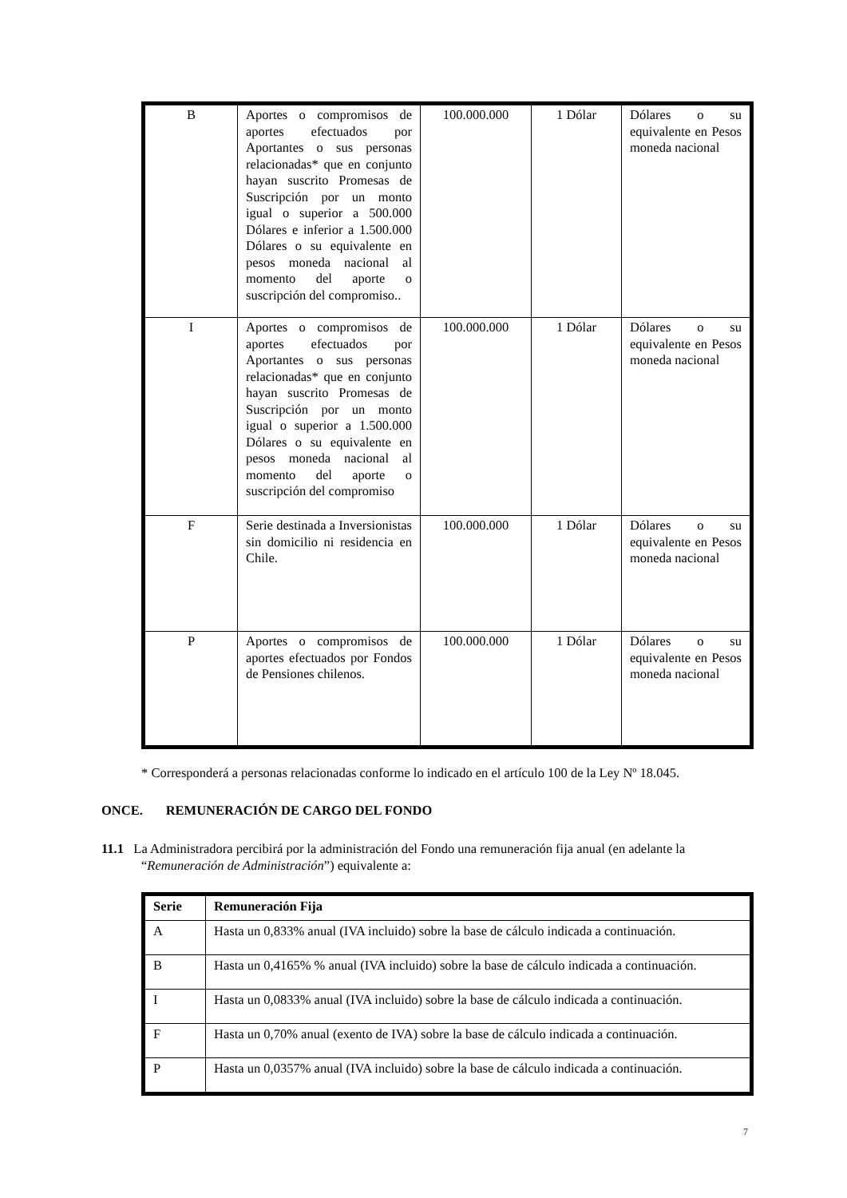| B | Aportes o compromisos de aportes efectuados por Aportantes o sus personas relacionadas* que en conjunto hayan suscrito Promesas de Suscripción por un monto igual o superior a 500.000 Dólares e inferior a 1.500.000 Dólares o su equivalente en pesos moneda nacional al momento del aporte o suscripción del compromiso.. | 100.000.000 | 1 Dólar | Dólares o su equivalente en Pesos moneda nacional |
| I | Aportes o compromisos de aportes efectuados por Aportantes o sus personas relacionadas* que en conjunto hayan suscrito Promesas de Suscripción por un monto igual o superior a 1.500.000 Dólares o su equivalente en pesos moneda nacional al momento del aporte o suscripción del compromiso | 100.000.000 | 1 Dólar | Dólares o su equivalente en Pesos moneda nacional |
| F | Serie destinada a Inversionistas sin domicilio ni residencia en Chile. | 100.000.000 | 1 Dólar | Dólares o su equivalente en Pesos moneda nacional |
| P | Aportes o compromisos de aportes efectuados por Fondos de Pensiones chilenos. | 100.000.000 | 1 Dólar | Dólares o su equivalente en Pesos moneda nacional |
* Corresponderá a personas relacionadas conforme lo indicado en el artículo 100 de la Ley Nº 18.045.
ONCE. REMUNERACIÓN DE CARGO DEL FONDO
11.1 La Administradora percibirá por la administración del Fondo una remuneración fija anual (en adelante la
“Remuneración de Administración”) equivalente a:
| Serie | Remuneración Fija |
| --- | --- |
| A | Hasta un 0,833% anual (IVA incluido) sobre la base de cálculo indicada a continuación. |
| B | Hasta un 0,4165% % anual (IVA incluido) sobre la base de cálculo indicada a continuación. |
| I | Hasta un 0,0833% anual (IVA incluido) sobre la base de cálculo indicada a continuación. |
| F | Hasta un 0,70% anual (exento de IVA) sobre la base de cálculo indicada a continuación. |
| P | Hasta un 0,0357% anual (IVA incluido) sobre la base de cálculo indicada a continuación. |
7